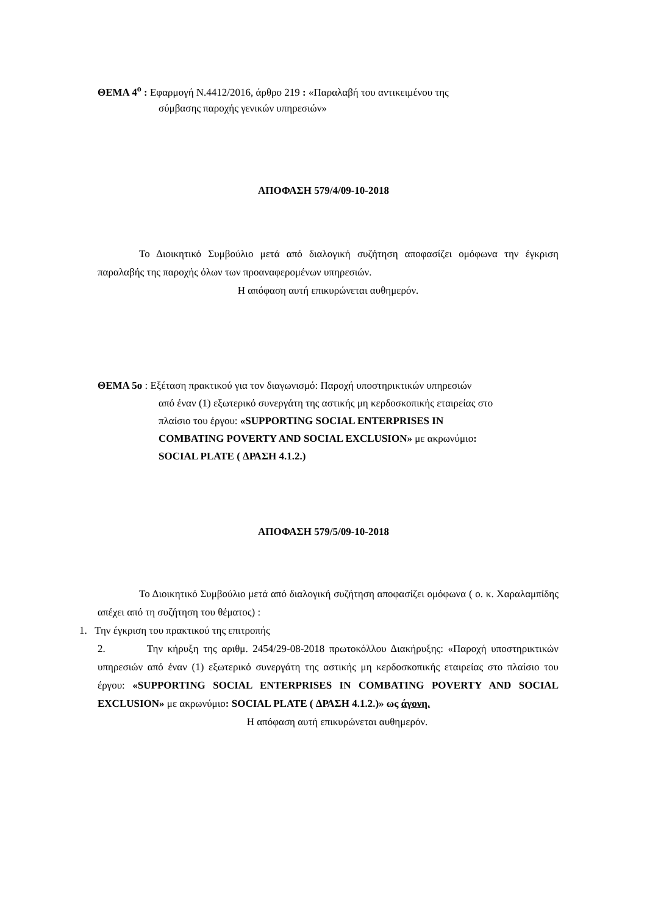ΘΕΜΑ 4<sup>ο</sup> : Εφαρμογή Ν.4412/2016, άρθρο 219 : «Παραλαβή του αντικειμένου της
σύμβασης παροχής γενικών υπηρεσιών»
ΑΠΟΦΑΣΗ 579/4/09-10-2018
Το Διοικητικό Συμβούλιο μετά από διαλογική συζήτηση αποφασίζει ομόφωνα την έγκριση παραλαβής της παροχής όλων των προαναφερομένων υπηρεσιών.
Η απόφαση αυτή επικυρώνεται αυθημερόν.
ΘΕΜΑ 5ο : Εξέταση πρακτικού για τον διαγωνισμό: Παροχή υποστηρικτικών υπηρεσιών
από έναν (1) εξωτερικό συνεργάτη της αστικής μη κερδοσκοπικής εταιρείας στο
πλαίσιο του έργου: «SUPPORTING SOCIAL ENTERPRISES IN
COMBATING POVERTY AND SOCIAL EXCLUSION» με ακρωνύμιο:
SOCIAL PLATE ( ΔΡΑΣΗ 4.1.2.)
ΑΠΟΦΑΣΗ 579/5/09-10-2018
Το Διοικητικό Συμβούλιο μετά από διαλογική συζήτηση αποφασίζει ομόφωνα ( ο. κ. Χαραλαμπίδης απέχει από τη συζήτηση του θέματος) :
1. Την έγκριση του πρακτικού της επιτροπής
2. Την κήρυξη της αριθμ. 2454/29-08-2018 πρωτοκόλλου Διακήρυξης: «Παροχή υποστηρικτικών υπηρεσιών από έναν (1) εξωτερικό συνεργάτη της αστικής μη κερδοσκοπικής εταιρείας στο πλαίσιο του έργου: «SUPPORTING SOCIAL ENTERPRISES IN COMBATING POVERTY AND SOCIAL EXCLUSION» με ακρωνύμιο: SOCIAL PLATE ( ΔΡΑΣΗ 4.1.2.)» ως άγονη.
Η απόφαση αυτή επικυρώνεται αυθημερόν.